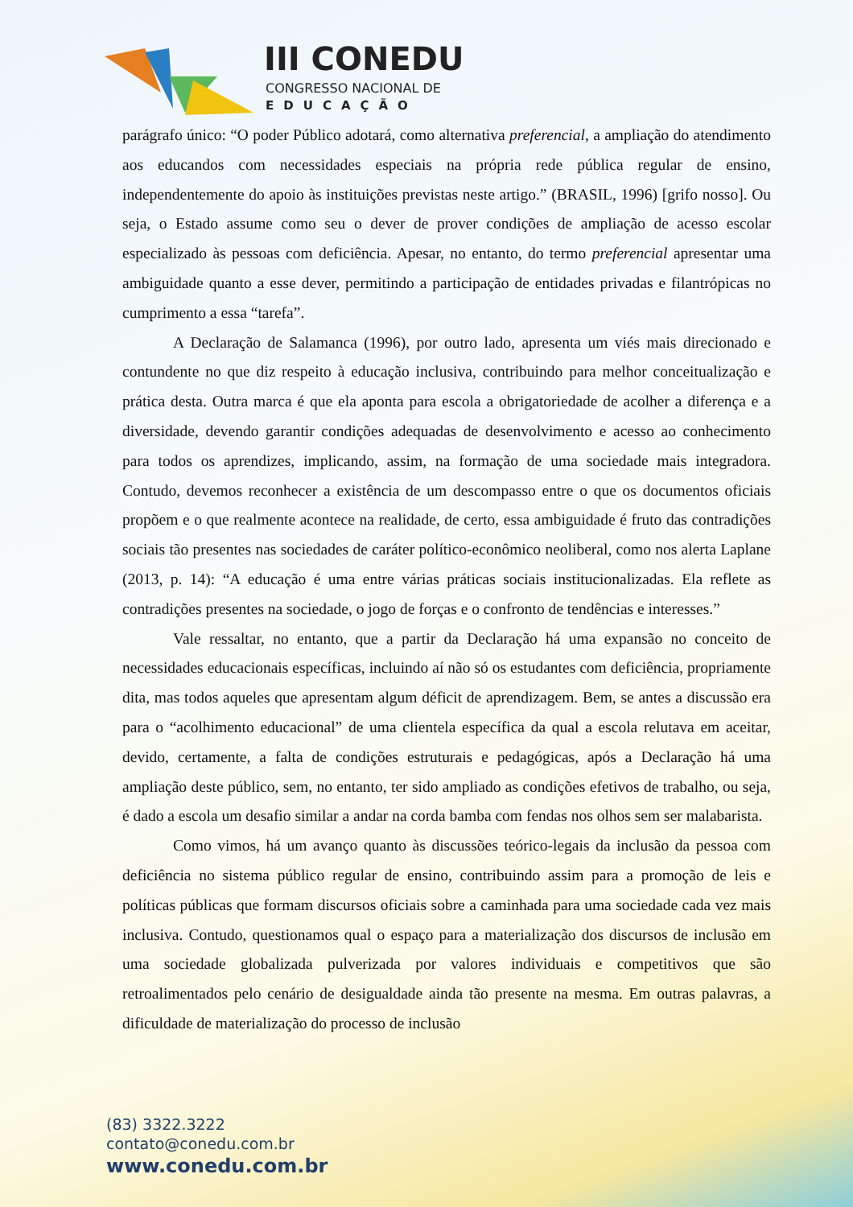III CONEDU
CONGRESSO NACIONAL DE
EDUCAÇÃO
parágrafo único: “O poder Público adotará, como alternativa preferencial, a ampliação do atendimento aos educandos com necessidades especiais na própria rede pública regular de ensino, independentemente do apoio às instituições previstas neste artigo.” (BRASIL, 1996) [grifo nosso]. Ou seja, o Estado assume como seu o dever de prover condições de ampliação de acesso escolar especializado às pessoas com deficiência. Apesar, no entanto, do termo preferencial apresentar uma ambiguidade quanto a esse dever, permitindo a participação de entidades privadas e filantrópicas no cumprimento a essa “tarefa”.
A Declaração de Salamanca (1996), por outro lado, apresenta um viés mais direcionado e contundente no que diz respeito à educação inclusiva, contribuindo para melhor conceitualização e prática desta. Outra marca é que ela aponta para escola a obrigatoriedade de acolher a diferença e a diversidade, devendo garantir condições adequadas de desenvolvimento e acesso ao conhecimento para todos os aprendizes, implicando, assim, na formação de uma sociedade mais integradora. Contudo, devemos reconhecer a existência de um descompasso entre o que os documentos oficiais propõem e o que realmente acontece na realidade, de certo, essa ambiguidade é fruto das contradições sociais tão presentes nas sociedades de caráter político-econômico neoliberal, como nos alerta Laplane (2013, p. 14): “A educação é uma entre várias práticas sociais institucionalizadas. Ela reflete as contradições presentes na sociedade, o jogo de forças e o confronto de tendências e interesses.”
Vale ressaltar, no entanto, que a partir da Declaração há uma expansão no conceito de necessidades educacionais específicas, incluindo aí não só os estudantes com deficiência, propriamente dita, mas todos aqueles que apresentam algum déficit de aprendizagem. Bem, se antes a discussão era para o “acolhimento educacional” de uma clientela específica da qual a escola relutava em aceitar, devido, certamente, a falta de condições estruturais e pedagógicas, após a Declaração há uma ampliação deste público, sem, no entanto, ter sido ampliado as condições efetivos de trabalho, ou seja, é dado a escola um desafio similar a andar na corda bamba com fendas nos olhos sem ser malabarista.
Como vimos, há um avanço quanto às discussões teórico-legais da inclusão da pessoa com deficiência no sistema público regular de ensino, contribuindo assim para a promoção de leis e políticas públicas que formam discursos oficiais sobre a caminhada para uma sociedade cada vez mais inclusiva. Contudo, questionamos qual o espaço para a materialização dos discursos de inclusão em uma sociedade globalizada pulverizada por valores individuais e competitivos que são retroalimentados pelo cenário de desigualdade ainda tão presente na mesma. Em outras palavras, a dificuldade de materialização do processo de inclusão
(83) 3322.3222
contato@conedu.com.br
www.conedu.com.br